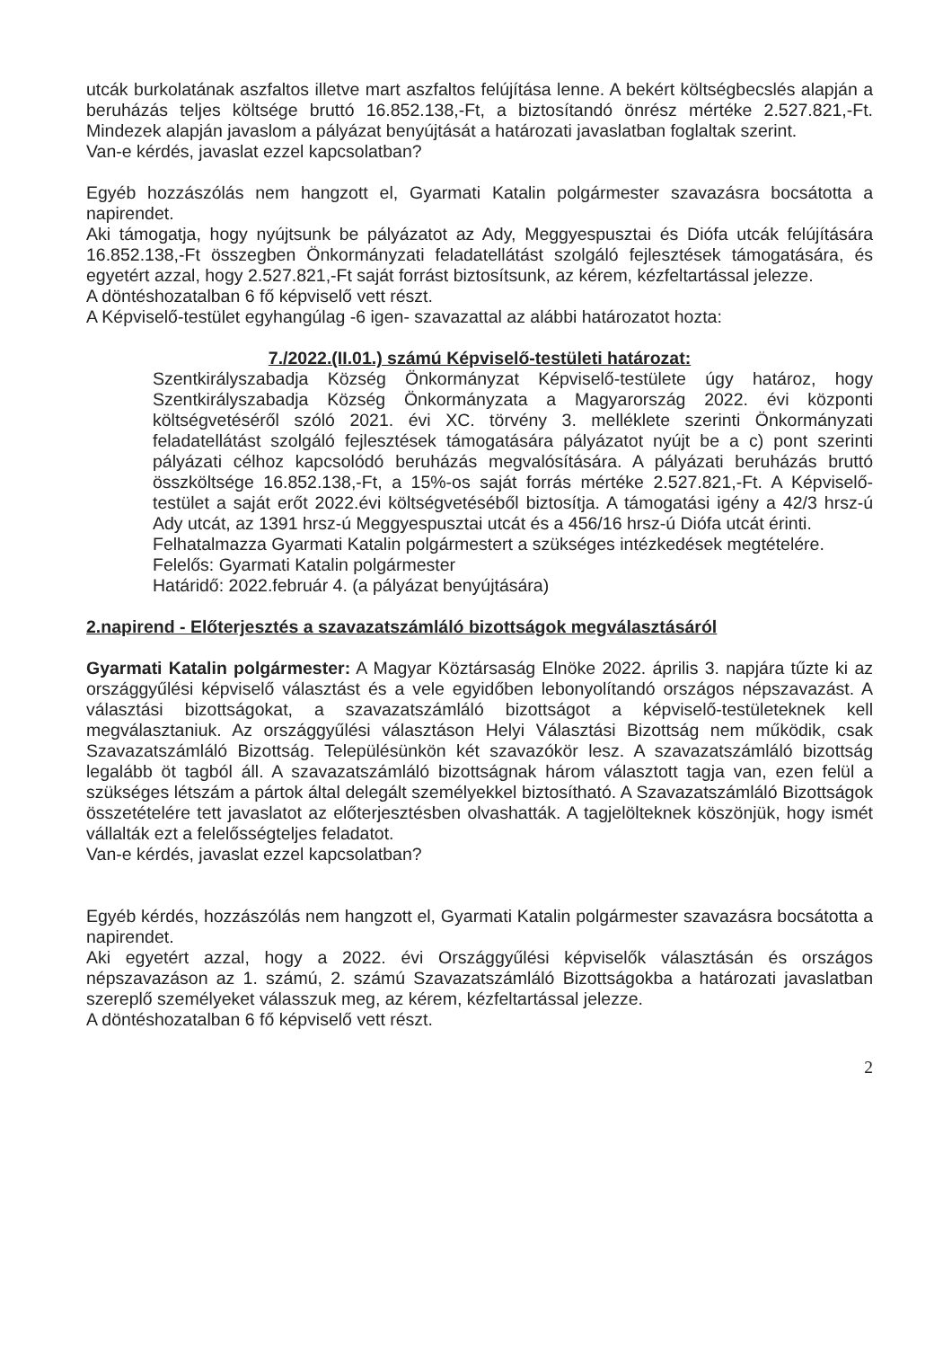utcák burkolatának aszfaltos illetve mart aszfaltos felújítása lenne. A bekért költségbecslés alapján a beruházás teljes költsége bruttó 16.852.138,-Ft, a biztosítandó önrész mértéke 2.527.821,-Ft. Mindezek alapján javaslom a pályázat benyújtását a határozati javaslatban foglaltak szerint.
Van-e kérdés, javaslat ezzel kapcsolatban?
Egyéb hozzászólás nem hangzott el, Gyarmati Katalin polgármester szavazásra bocsátotta a napirendet.
Aki támogatja, hogy nyújtsunk be pályázatot az Ady, Meggyespusztai és Diófa utcák felújítására 16.852.138,-Ft összegben Önkormányzati feladatellátást szolgáló fejlesztések támogatására, és egyetért azzal, hogy 2.527.821,-Ft saját forrást biztosítsunk, az kérem, kézfeltartással jelezze.
A döntéshozatalban 6 fő képviselő vett részt.
A Képviselő-testület egyhangúlag -6 igen- szavazattal az alábbi határozatot hozta:
7./2022.(II.01.) számú Képviselő-testületi határozat:
Szentkirályszabadja Község Önkormányzat Képviselő-testülete úgy határoz, hogy Szentkirályszabadja Község Önkormányzata a Magyarország 2022. évi központi költségvetéséről szóló 2021. évi XC. törvény 3. melléklete szerinti Önkormányzati feladatellátást szolgáló fejlesztések támogatására pályázatot nyújt be a c) pont szerinti pályázati célhoz kapcsolódó beruházás megvalósítására. A pályázati beruházás bruttó összköltsége 16.852.138,-Ft, a 15%-os saját forrás mértéke 2.527.821,-Ft. A Képviselő-testület a saját erőt 2022.évi költségvetéséből biztosítja. A támogatási igény a 42/3 hrsz-ú Ady utcát, az 1391 hrsz-ú Meggyespusztai utcát és a 456/16 hrsz-ú Diófa utcát érinti.
Felhatalmazza Gyarmati Katalin polgármestert a szükséges intézkedések megtételére.
Felelős: Gyarmati Katalin polgármester
Határidő: 2022.február 4. (a pályázat benyújtására)
2.napirend - Előterjesztés a szavazatszámláló bizottságok megválasztásáról
Gyarmati Katalin polgármester: A Magyar Köztársaság Elnöke 2022. április 3. napjára tűzte ki az országgyűlési képviselő választást és a vele egyidőben lebonyolítandó országos népszavazást. A választási bizottságokat, a szavazatszámláló bizottságot a képviselő-testületeknek kell megválasztaniuk. Az országgyűlési választáson Helyi Választási Bizottság nem működik, csak Szavazatszámláló Bizottság. Településünkön két szavazókör lesz. A szavazatszámláló bizottság legalább öt tagból áll. A szavazatszámláló bizottságnak három választott tagja van, ezen felül a szükséges létszám a pártok által delegált személyekkel biztosítható. A Szavazatszámláló Bizottságok összetételére tett javaslatot az előterjesztésben olvashatták. A tagjelölteknek köszönjük, hogy ismét vállalták ezt a felelősségteljes feladatot.
Van-e kérdés, javaslat ezzel kapcsolatban?
Egyéb kérdés, hozzászólás nem hangzott el, Gyarmati Katalin polgármester szavazásra bocsátotta a napirendet.
Aki egyetért azzal, hogy a 2022. évi Országgyűlési képviselők választásán és országos népszavazáson az 1. számú, 2. számú Szavazatszámláló Bizottságokba a határozati javaslatban szereplő személyeket válasszuk meg, az kérem, kézfeltartással jelezze.
A döntéshozatalban 6 fő képviselő vett részt.
2